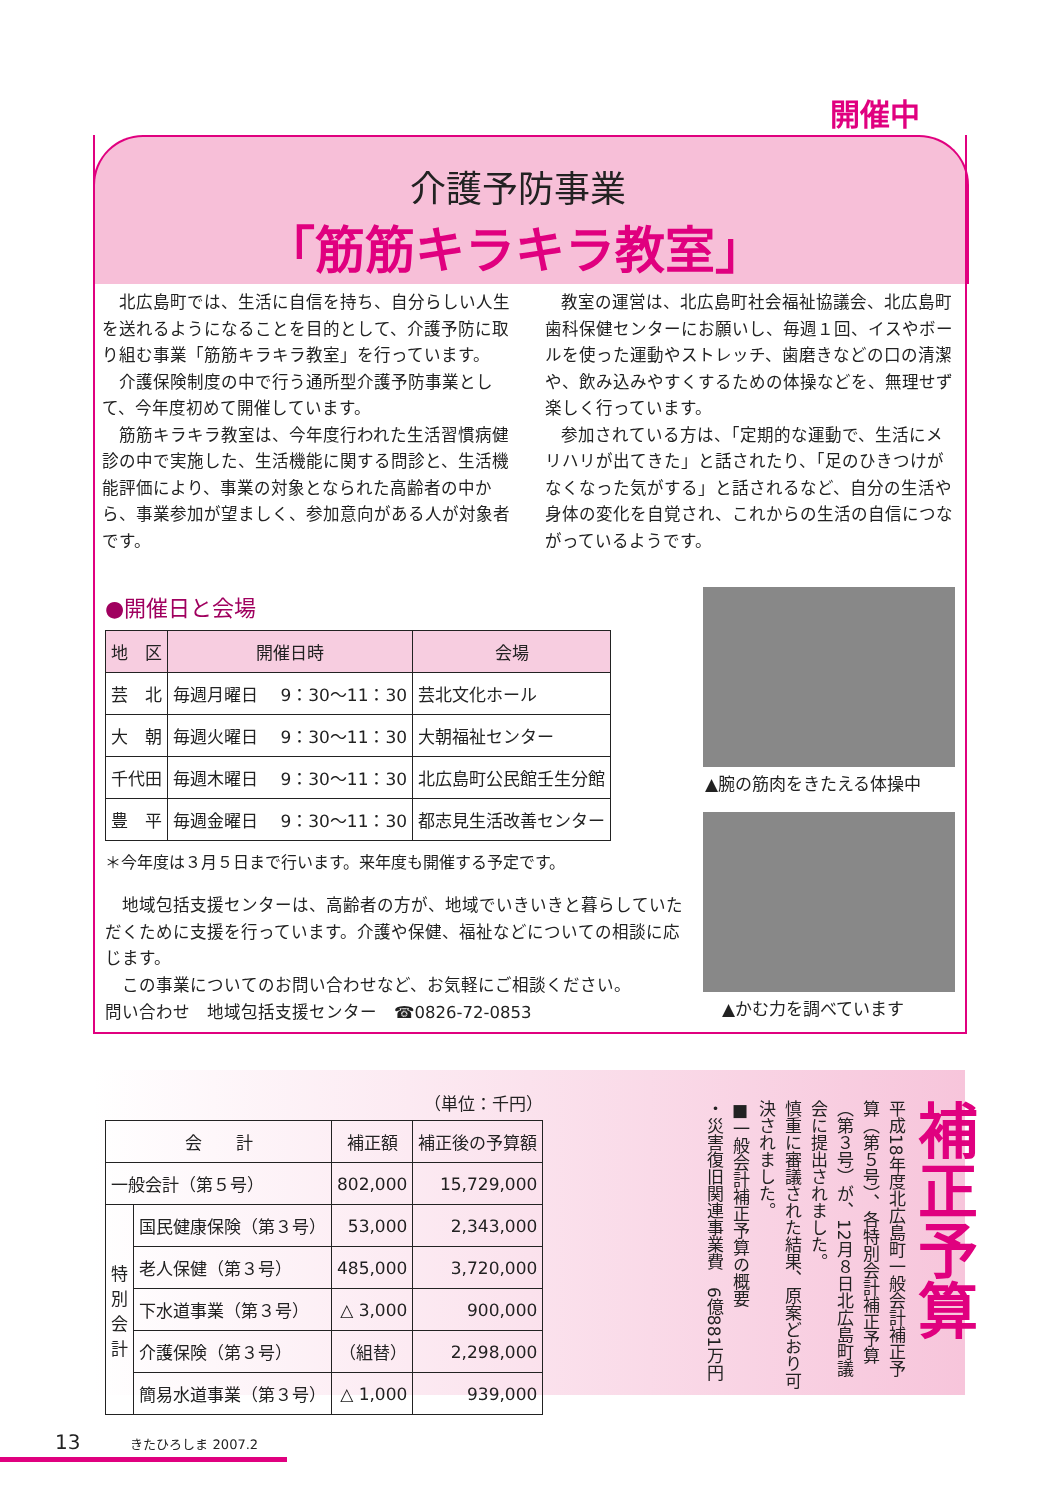介護予防事業
「筋筋キラキラ教室」
開催中
北広島町では、生活に自信を持ち、自分らしい人生を送れるようになることを目的として、介護予防に取り組む事業「筋筋キラキラ教室」を行っています。
介護保険制度の中で行う通所型介護予防事業として、今年度初めて開催しています。
筋筋キラキラ教室は、今年度行われた生活習慣病健診の中で実施した、生活機能に関する問診と、生活機能評価により、事業の対象となられた高齢者の中から、事業参加が望ましく、参加意向がある人が対象者です。
教室の運営は、北広島町社会福祉協議会、北広島町歯科保健センターにお願いし、毎週１回、イスやボールを使った運動やストレッチ、歯磨きなどの口の清潔や、飲み込みやすくするための体操などを、無理せず楽しく行っています。
参加されている方は、「定期的な運動で、生活にメリハリが出てきた」と話されたり、「足のひきつけがなくなった気がする」と話されるなど、自分の生活や身体の変化を自覚され、これからの生活の自信につながっているようです。
●開催日と会場
| 地 区 | 開催日時 | 会場 |
| --- | --- | --- |
| 芸 北 | 毎週月曜日 9：30～11：30 | 芸北文化ホール |
| 大 朝 | 毎週火曜日 9：30～11：30 | 大朝福祉センター |
| 千代田 | 毎週木曜日 9：30～11：30 | 北広島町公民館壬生分館 |
| 豊 平 | 毎週金曜日 9：30～11：30 | 都志見生活改善センター |
＊今年度は３月５日まで行います。来年度も開催する予定です。
地域包括支援センターは、高齢者の方が、地域でいきいきと暮らしていただくために支援を行っています。介護や保健、福祉などについての相談に応じます。
この事業についてのお問い合わせなど、お気軽にご相談ください。
問い合わせ　地域包括支援センター　☎0826-72-0853
▲腕の筋肉をきたえる体操中
▲かむ力を調べています
（単位：千円）
| 会 計 | | 補正額 | 補正後の予算額 |
| --- | --- | --- | --- |
| 一般会計（第５号） | | 802,000 | 15,729,000 |
| 特 別 会 計 | 国民健康保険（第３号） | 53,000 | 2,343,000 |
| | 老人保健（第３号） | 485,000 | 3,720,000 |
| | 下水道事業（第３号） | △ 3,000 | 900,000 |
| | 介護保険（第３号） | （組替） | 2,298,000 |
| | 簡易水道事業（第３号） | △ 1,000 | 939,000 |
補正予算
平成18年度北広島町一般会計補正予算（第５号）、各特別会計補正予算（第３号）が、12月８日北広島町議会に提出されました。
慎重に審議された結果、原案どおり可決されました。
■一般会計補正予算の概要
・災害復旧関連事業費　6億881万円
13 きたひろしま 2007.2